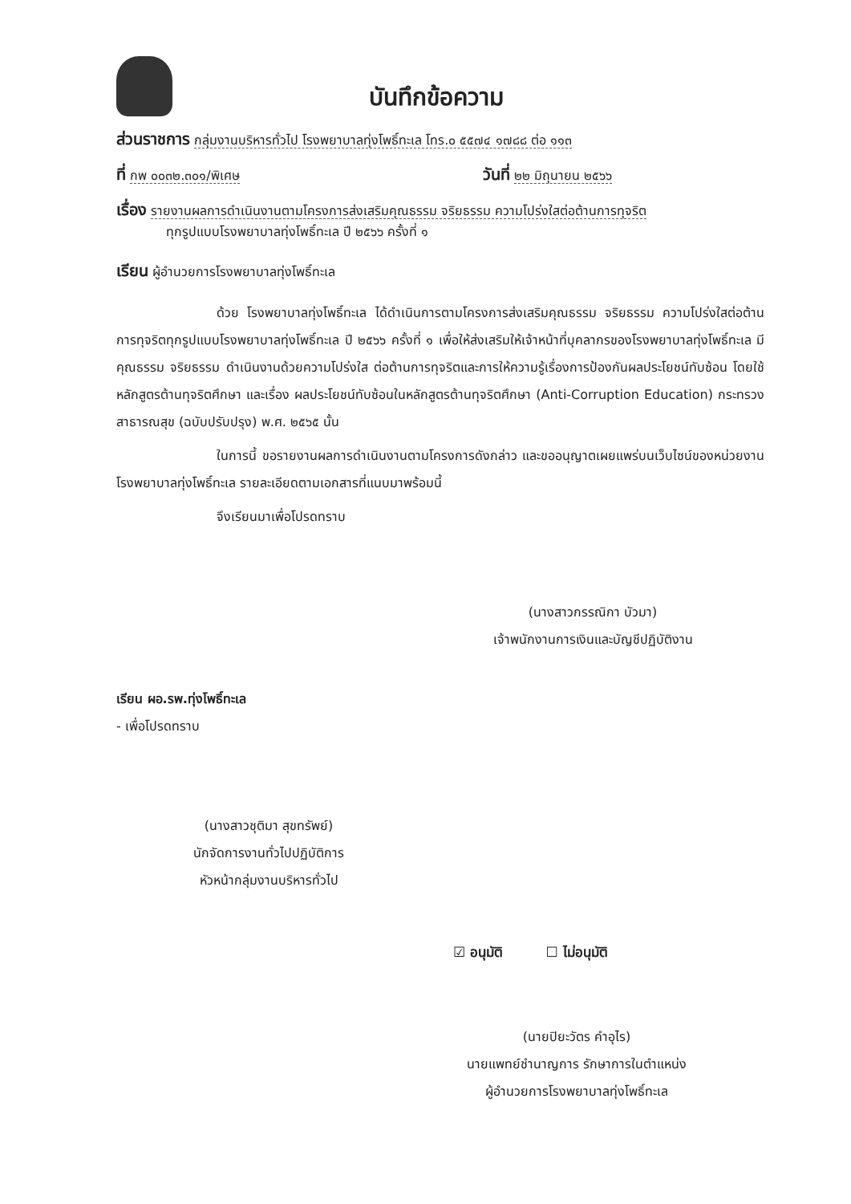บันทึกข้อความ
ส่วนราชการ กลุ่มงานบริหารทั่วไป โรงพยาบาลทุ่งโพธิ์ทะเล โทร.๐ ๕๕๗๔ ๑๗๘๘ ต่อ ๑๑๓
ที่ กพ ๐๐๓๒.๓๐๑/พิเศษ วันที่ ๒๒ มิถุนายน ๒๕๖๖
เรื่อง รายงานผลการดำเนินงานตามโครงการส่งเสริมคุณธรรม จริยธรรม ความโปร่งใสต่อต้านการทุจริต
ทุกรูปแบบโรงพยาบาลทุ่งโพธิ์ทะเล ปี ๒๕๖๖ ครั้งที่ ๑
เรียน ผู้อำนวยการโรงพยาบาลทุ่งโพธิ์ทะเล
ด้วย โรงพยาบาลทุ่งโพธิ์ทะเล ได้ดำเนินการตามโครงการส่งเสริมคุณธรรม จริยธรรม ความโปร่งใสต่อต้านการทุจริตทุกรูปแบบโรงพยาบาลทุ่งโพธิ์ทะเล ปี ๒๕๖๖ ครั้งที่ ๑ เพื่อให้ส่งเสริมให้เจ้าหน้าที่บุคลากรของโรงพยาบาลทุ่งโพธิ์ทะเล มีคุณธรรม จริยธรรม ดำเนินงานด้วยความโปร่งใส ต่อต้านการทุจริตและการให้ความรู้เรื่องการป้องกันผลประโยชน์ทับซ้อน โดยใช้หลักสูตรต้านทุจริตศึกษา และเรื่อง ผลประโยชน์ทับซ้อนในหลักสูตรต้านทุจริตศึกษา (Anti-Corruption Education) กระทรวงสาธารณสุข (ฉบับปรับปรุง) พ.ศ. ๒๕๖๕ นั้น
ในการนี้ ขอรายงานผลการดำเนินงานตามโครงการดังกล่าว และขออนุญาตเผยแพร่บนเว็บไซน์ของหน่วยงานโรงพยาบาลทุ่งโพธิ์ทะเล รายละเอียดตามเอกสารที่แนบมาพร้อมนี้
จึงเรียนมาเพื่อโปรดทราบ
(นางสาวกรรณิกา บัวมา)
เจ้าพนักงานการเงินและบัญชีปฏิบัติงาน
เรียน ผอ.รพ.ทุ่งโพธิ์ทะเล
- เพื่อโปรดทราบ
(นางสาวชุติมา สุขทรัพย์)
นักจัดการงานทั่วไปปฏิบัติการ
หัวหน้ากลุ่มงานบริหารทั่วไป
☑ อนุมัติ ☐ ไม่อนุมัติ
(นายปิยะวัตร คำอุไร)
นายแพทย์ชำนาญการ รักษาการในตำแหน่ง
ผู้อำนวยการโรงพยาบาลทุ่งโพธิ์ทะเล